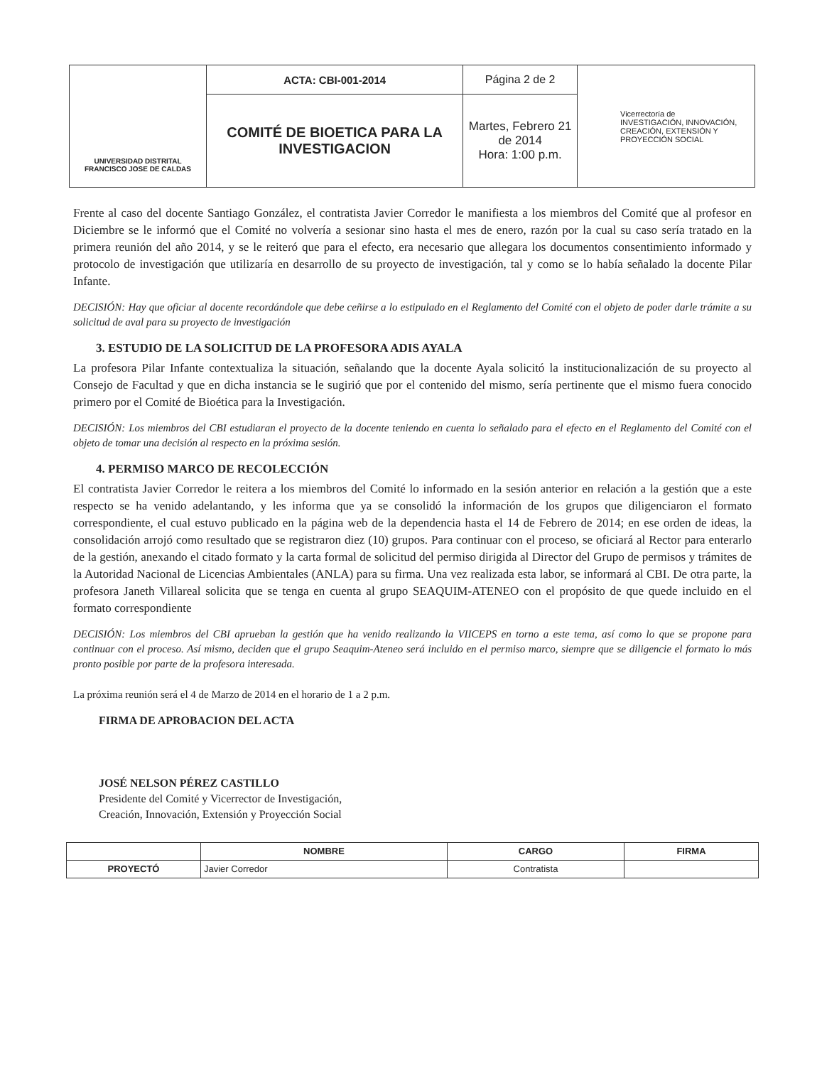| UNIVERSIDAD DISTRITAL FRANCISCO JOSE DE CALDAS | ACTA: CBI-001-2014 | Página 2 de 2 | Vicerrectoría de INVESTIGACIÓN, INNOVACIÓN, CREACIÓN, EXTENSIÓN Y PROYECCIÓN SOCIAL |
| | COMITÉ DE BIOETICA PARA LA INVESTIGACION | Martes, Febrero 21 de 2014 Hora: 1:00 p.m. | |
Frente al caso del docente Santiago González, el contratista Javier Corredor le manifiesta a los miembros del Comité que al profesor en Diciembre se le informó que el Comité no volvería a sesionar sino hasta el mes de enero, razón por la cual su caso sería tratado en la primera reunión del año 2014, y se le reiteró que para el efecto, era necesario que allegara los documentos consentimiento informado y protocolo de investigación que utilizaría en desarrollo de su proyecto de investigación, tal y como se lo había señalado la docente Pilar Infante.
DECISIÓN: Hay que oficiar al docente recordándole que debe ceñirse a lo estipulado en el Reglamento del Comité con el objeto de poder darle trámite a su solicitud de aval para su proyecto de investigación
3. ESTUDIO DE LA SOLICITUD DE LA PROFESORA ADIS AYALA
La profesora Pilar Infante contextualiza la situación, señalando que la docente Ayala solicitó la institucionalización de su proyecto al Consejo de Facultad y que en dicha instancia se le sugirió que por el contenido del mismo, sería pertinente que el mismo fuera conocido primero por el Comité de Bioética para la Investigación.
DECISIÓN: Los miembros del CBI estudiaran el proyecto de la docente teniendo en cuenta lo señalado para el efecto en el Reglamento del Comité con el objeto de tomar una decisión al respecto en la próxima sesión.
4. PERMISO MARCO DE RECOLECCIÓN
El contratista Javier Corredor le reitera a los miembros del Comité lo informado en la sesión anterior en relación a la gestión que a este respecto se ha venido adelantando, y les informa que ya se consolidó la información de los grupos que diligenciaron el formato correspondiente, el cual estuvo publicado en la página web de la dependencia hasta el 14 de Febrero de 2014; en ese orden de ideas, la consolidación arrojó como resultado que se registraron diez (10) grupos. Para continuar con el proceso, se oficiará al Rector para enterarlo de la gestión, anexando el citado formato y la carta formal de solicitud del permiso dirigida al Director del Grupo de permisos y trámites de la Autoridad Nacional de Licencias Ambientales (ANLA) para su firma. Una vez realizada esta labor, se informará al CBI. De otra parte, la profesora Janeth Villareal solicita que se tenga en cuenta al grupo SEAQUIM-ATENEO con el propósito de que quede incluido en el formato correspondiente
DECISIÓN: Los miembros del CBI aprueban la gestión que ha venido realizando la VIICEPS en torno a este tema, así como lo que se propone para continuar con el proceso. Así mismo, deciden que el grupo Seaquim-Ateneo será incluido en el permiso marco, siempre que se diligencie el formato lo más pronto posible por parte de la profesora interesada.
La próxima reunión será el 4 de Marzo de 2014 en el horario de 1 a 2 p.m.
FIRMA DE APROBACION DEL ACTA
JOSÉ NELSON PÉREZ CASTILLO
Presidente del Comité y Vicerrector de Investigación,
Creación, Innovación, Extensión y Proyección Social
| | NOMBRE | CARGO | FIRMA |
| --- | --- | --- | --- |
| PROYECTÓ | Javier Corredor | Contratista | |